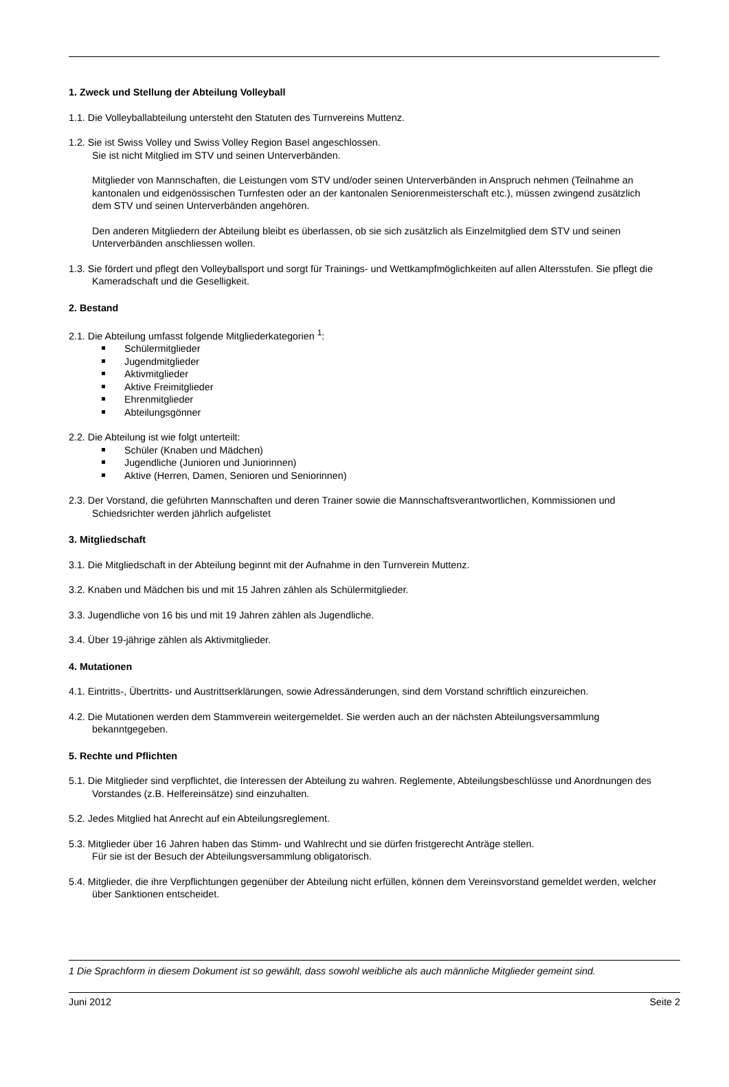1. Zweck und Stellung der Abteilung Volleyball
1.1. Die Volleyballabteilung untersteht den Statuten des Turnvereins Muttenz.
1.2. Sie ist Swiss Volley und Swiss Volley Region Basel angeschlossen.
Sie ist nicht Mitglied im STV und seinen Unterverbänden.
Mitglieder von Mannschaften, die Leistungen vom STV und/oder seinen Unterverbänden in Anspruch nehmen (Teilnahme an kantonalen und eidgenössischen Turnfesten oder an der kantonalen Seniorenmeisterschaft etc.), müssen zwingend zusätzlich dem STV und seinen Unterverbänden angehören.
Den anderen Mitgliedern der Abteilung bleibt es überlassen, ob sie sich zusätzlich als Einzelmitglied dem STV und seinen Unterverbänden anschliessen wollen.
1.3. Sie fördert und pflegt den Volleyballsport und sorgt für Trainings- und Wettkampfmöglichkeiten auf allen Altersstufen. Sie pflegt die Kameradschaft und die Geselligkeit.
2. Bestand
2.1. Die Abteilung umfasst folgende Mitgliederkategorien <sup>1</sup>:
Schülermitglieder
Jugendmitglieder
Aktivmitglieder
Aktive Freimitglieder
Ehrenmitglieder
Abteilungsgönner
2.2. Die Abteilung ist wie folgt unterteilt:
Schüler (Knaben und Mädchen)
Jugendliche (Junioren und Juniorinnen)
Aktive (Herren, Damen, Senioren und Seniorinnen)
2.3. Der Vorstand, die geführten Mannschaften und deren Trainer sowie die Mannschaftsverantwortlichen, Kommissionen und Schiedsrichter werden jährlich aufgelistet
3. Mitgliedschaft
3.1. Die Mitgliedschaft in der Abteilung beginnt mit der Aufnahme in den Turnverein Muttenz.
3.2. Knaben und Mädchen bis und mit 15 Jahren zählen als Schülermitglieder.
3.3. Jugendliche von 16 bis und mit 19 Jahren zählen als Jugendliche.
3.4. Über 19-jährige zählen als Aktivmitglieder.
4. Mutationen
4.1. Eintritts-, Übertritts- und Austrittserklärungen, sowie Adressänderungen, sind dem Vorstand schriftlich einzureichen.
4.2. Die Mutationen werden dem Stammverein weitergemeldet. Sie werden auch an der nächsten Abteilungsversammlung bekanntgegeben.
5. Rechte und Pflichten
5.1. Die Mitglieder sind verpflichtet, die Interessen der Abteilung zu wahren. Reglemente, Abteilungsbeschlüsse und Anordnungen des Vorstandes (z.B. Helfereinsätze) sind einzuhalten.
5.2. Jedes Mitglied hat Anrecht auf ein Abteilungsreglement.
5.3. Mitglieder über 16 Jahren haben das Stimm- und Wahlrecht und sie dürfen fristgerecht Anträge stellen.
Für sie ist der Besuch der Abteilungsversammlung obligatorisch.
5.4. Mitglieder, die ihre Verpflichtungen gegenüber der Abteilung nicht erfüllen, können dem Vereinsvorstand gemeldet werden, welcher über Sanktionen entscheidet.
1 Die Sprachform in diesem Dokument ist so gewählt, dass sowohl weibliche als auch männliche Mitglieder gemeint sind.
Juni 2012 Seite 2